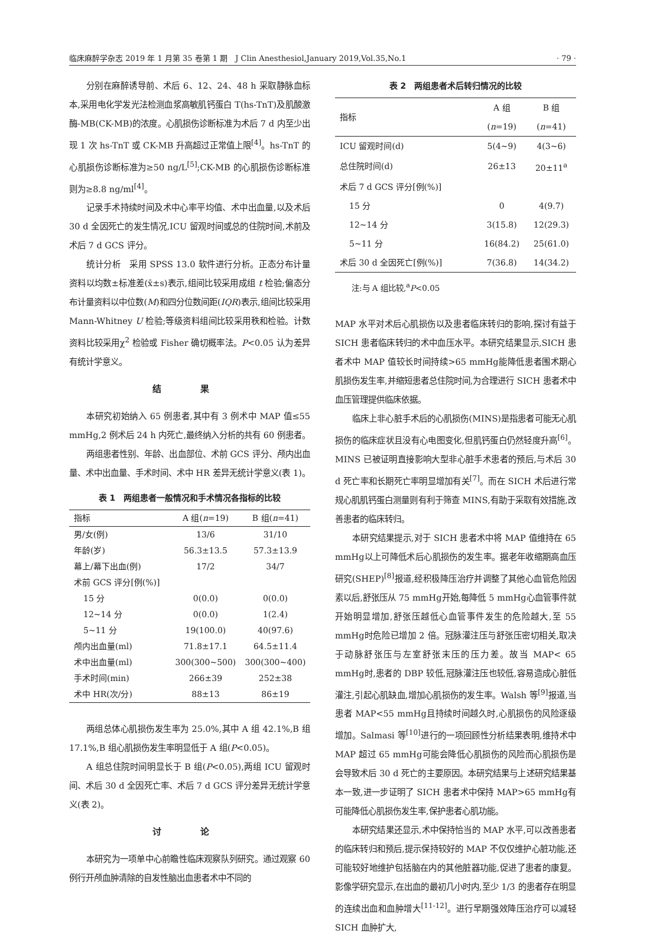临床麻醉学杂志 2019 年 1 月第 35 卷第 1 期　J Clin Anesthesiol,January 2019,Vol.35,No.1 · 79 ·
分别在麻醉诱导前、术后 6、12、24、48 h 采取静脉血标本,采用电化学发光法检测血浆高敏肌钙蛋白 T(hs-TnT)及肌酸激酶-MB(CK-MB)的浓度。心肌损伤诊断标准为术后 7 d 内至少出现 1 次 hs-TnT 或 CK-MB 升高超过正常值上限<sup>[4]</sup>。hs-TnT 的心肌损伤诊断标准为≥50 ng/L<sup>[5]</sup>;CK-MB 的心肌损伤诊断标准则为≥8.8 ng/ml<sup>[4]</sup>。
记录手术持续时间及术中心率平均值、术中出血量,以及术后 30 d 全因死亡的发生情况,ICU 留观时间或总的住院时间,术前及术后 7 d GCS 评分。
统计分析　采用 SPSS 13.0 软件进行分析。正态分布计量资料以均数±标准差(x̄±s)表示,组间比较采用成组 t 检验;偏态分布计量资料以中位数(M)和四分位数间距(IQR)表示,组间比较采用 Mann-Whitney U 检验;等级资料组间比较采用秩和检验。计数资料比较采用χ<sup>2</sup> 检验或 Fisher 确切概率法。P<0.05 认为差异有统计学意义。
结 果
本研究初始纳入 65 例患者,其中有 3 例术中 MAP 值≤55 mmHg,2 例术后 24 h 内死亡,最终纳入分析的共有 60 例患者。
两组患者性别、年龄、出血部位、术前 GCS 评分、颅内出血量、术中出血量、手术时间、术中 HR 差异无统计学意义(表 1)。
表 1　两组患者一般情况和手术情况各指标的比较
| 指标 | A 组( n =19) | B 组( n =41) |
| --- | --- | --- |
| 男/女(例) | 13/6 | 31/10 |
| 年龄(岁) | 56.3±13.5 | 57.3±13.9 |
| 幕上/幕下出血(例) | 17/2 | 34/7 |
| 术前 GCS 评分[例(%)] | | |
| 15 分 | 0(0.0) | 0(0.0) |
| 12~14 分 | 0(0.0) | 1(2.4) |
| 5~11 分 | 19(100.0) | 40(97.6) |
| 颅内出血量(ml) | 71.8±17.1 | 64.5±11.4 |
| 术中出血量(ml) | 300(300~500) | 300(300~400) |
| 手术时间(min) | 266±39 | 252±38 |
| 术中 HR(次/分) | 88±13 | 86±19 |
两组总体心肌损伤发生率为 25.0%,其中 A 组 42.1%,B 组 17.1%,B 组心肌损伤发生率明显低于 A 组(P<0.05)。
A 组总住院时间明显长于 B 组(P<0.05),两组 ICU 留观时间、术后 30 d 全因死亡率、术后 7 d GCS 评分差异无统计学意义(表 2)。
讨 论
本研究为一项单中心前瞻性临床观察队列研究。通过观察 60 例行开颅血肿清除的自发性脑出血患者术中不同的
表 2　两组患者术后转归情况的比较
| 指标 | A 组 ( n =19) | B 组 ( n =41) |
| --- | --- | --- |
| ICU 留观时间(d) | 5(4~9) | 4(3~6) |
| 总住院时间(d) | 26±13 | 20±11<sup>a</sup> |
| 术后 7 d GCS 评分[例(%)] | | |
| 15 分 | 0 | 4(9.7) |
| 12~14 分 | 3(15.8) | 12(29.3) |
| 5~11 分 | 16(84.2) | 25(61.0) |
| 术后 30 d 全因死亡[例(%)] | 7(36.8) | 14(34.2) |
注:与 A 组比较,<sup>a</sup>P<0.05
MAP 水平对术后心肌损伤以及患者临床转归的影响,探讨有益于 SICH 患者临床转归的术中血压水平。本研究结果显示,SICH 患者术中 MAP 值较长时间持续>65 mmHg能降低患者围术期心肌损伤发生率,并缩短患者总住院时间,为合理进行 SICH 患者术中血压管理提供临床依据。
临床上非心脏手术后的心肌损伤(MINS)是指患者可能无心肌损伤的临床症状且没有心电图变化,但肌钙蛋白仍然轻度升高<sup>[6]</sup>。MINS 已被证明直接影响大型非心脏手术患者的预后,与术后 30 d 死亡率和长期死亡率明显增加有关<sup>[7]</sup>。而在 SICH 术后进行常规心肌肌钙蛋白测量则有利于筛查 MINS,有助于采取有效措施,改善患者的临床转归。
本研究结果提示,对于 SICH 患者术中将 MAP 值维持在 65 mmHg以上可降低术后心肌损伤的发生率。据老年收缩期高血压研究(SHEP)<sup>[8]</sup>报道,经积极降压治疗并调整了其他心血管危险因素以后,舒张压从 75 mmHg开始,每降低 5 mmHg心血管事件就开始明显增加,舒张压越低心血管事件发生的危险越大,至 55 mmHg时危险已增加 2 倍。冠脉灌注压与舒张压密切相关,取决于动脉舒张压与左室舒张末压的压力差。故当 MAP< 65 mmHg时,患者的 DBP 较低,冠脉灌注压也较低,容易造成心脏低灌注,引起心肌缺血,增加心肌损伤的发生率。Walsh 等<sup>[9]</sup>报道,当患者 MAP<55 mmHg且持续时间越久时,心肌损伤的风险逐级增加。Salmasi 等<sup>[10]</sup>进行的一项回顾性分析结果表明,维持术中 MAP 超过 65 mmHg可能会降低心肌损伤的风险而心肌损伤是会导致术后 30 d 死亡的主要原因。本研究结果与上述研究结果基本一致,进一步证明了 SICH 患者术中保持 MAP>65 mmHg有可能降低心肌损伤发生率,保护患者心肌功能。
本研究结果还显示,术中保持恰当的 MAP 水平,可以改善患者的临床转归和预后,提示保持较好的 MAP 不仅仅维护心脏功能,还可能较好地维护包括脑在内的其他脏器功能,促进了患者的康复。影像学研究显示,在出血的最初几小时内,至少 1/3 的患者存在明显的连续出血和血肿增大<sup>[11-12]</sup>。进行早期强效降压治疗可以减轻 SICH 血肿扩大,